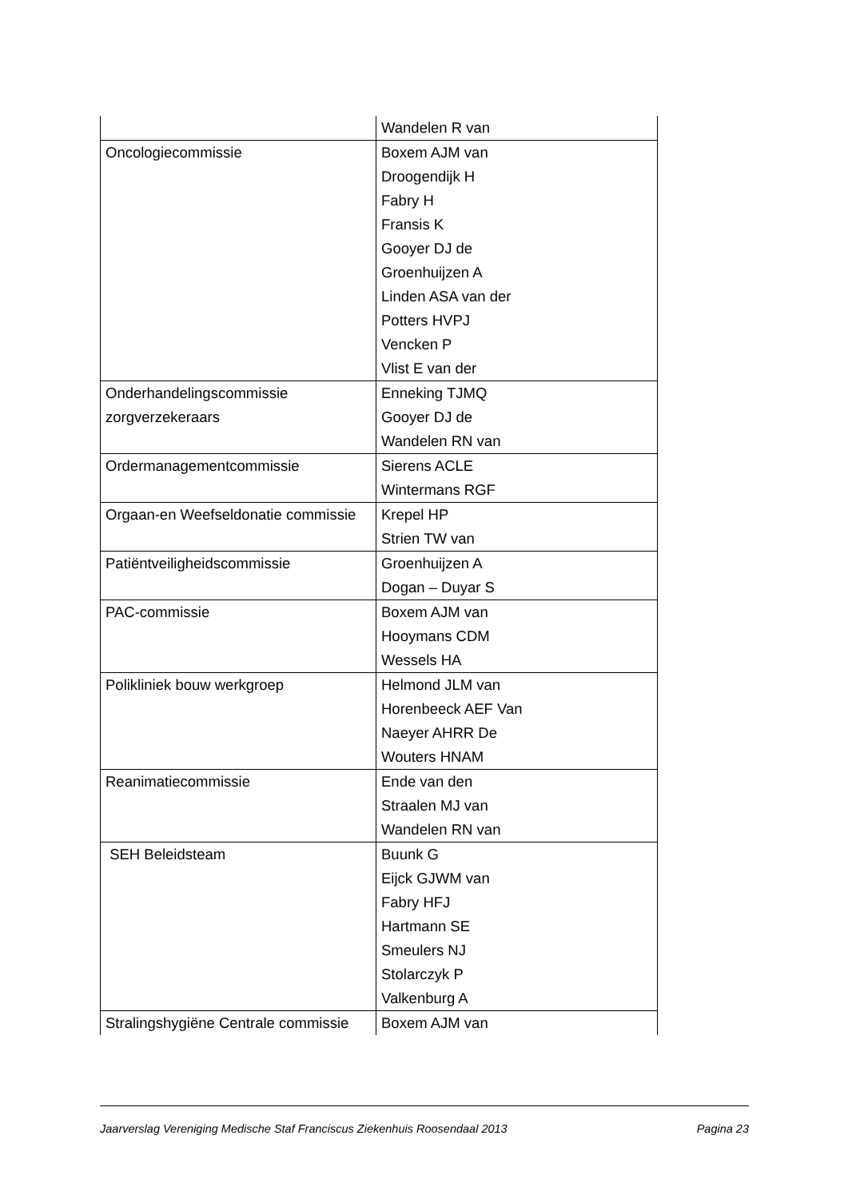| | Wandelen R van |
| Oncologiecommissie | Boxem AJM van Droogendijk H Fabry H Fransis K Gooyer DJ de Groenhuijzen A Linden ASA van der Potters HVPJ Vencken P Vlist E van der |
| Onderhandelingscommissie zorgverzekeraars | Enneking TJMQ Gooyer DJ de Wandelen RN van |
| Ordermanagementcommissie | Sierens ACLE Wintermans RGF |
| Orgaan-en Weefseldonatie commissie | Krepel HP Strien TW van |
| Patiëntveiligheidscommissie | Groenhuijzen A Dogan – Duyar S |
| PAC-commissie | Boxem AJM van Hooymans CDM Wessels HA |
| Polikliniek bouw werkgroep | Helmond JLM van Horenbeeck AEF Van Naeyer AHRR De Wouters HNAM |
| Reanimatiecommissie | Ende van den Straalen MJ van Wandelen RN van |
| SEH Beleidsteam | Buunk G Eijck GJWM van Fabry HFJ Hartmann SE Smeulers NJ Stolarczyk P Valkenburg A |
| Stralingshygiëne Centrale commissie | Boxem AJM van |
Jaarverslag Vereniging Medische Staf Franciscus Ziekenhuis Roosendaal 2013 Pagina 23